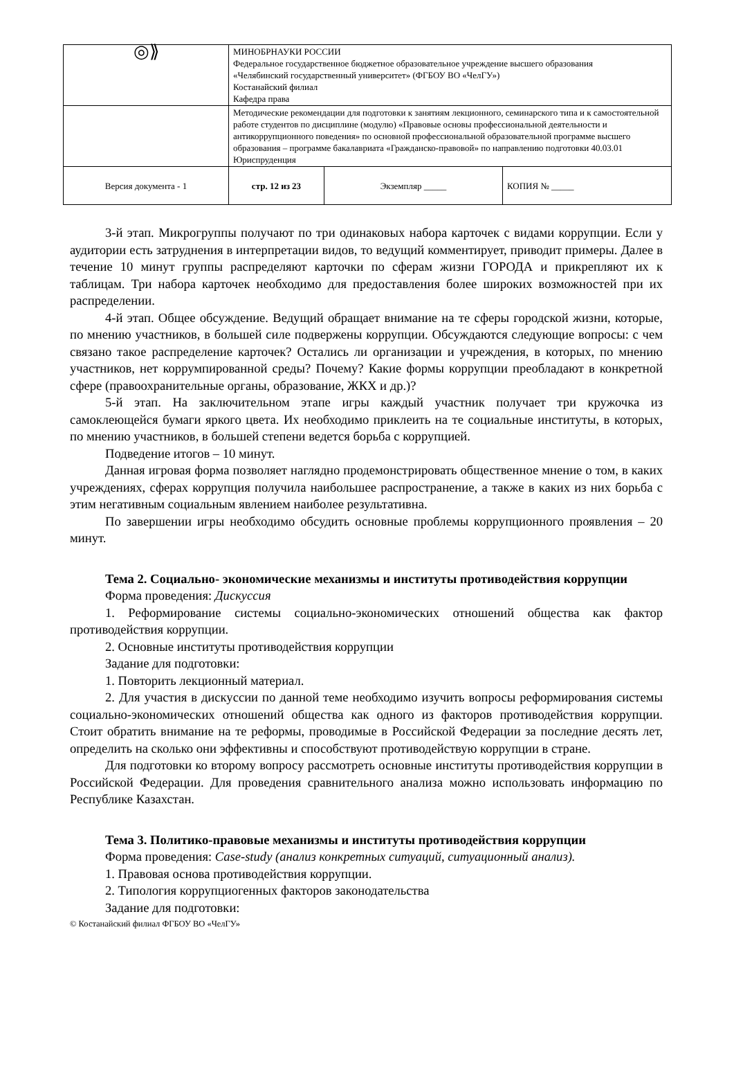| ◎⟫ | МИНОБРНАУКИ РОССИИ Федеральное государственное бюджетное образовательное учреждение высшего образования «Челябинский государственный университет» (ФГБОУ ВО «ЧелГУ») Костанайский филиал Кафедра права | | |
| | Методические рекомендации для подготовки к занятиям лекционного, семинарского типа и к самостоятельной работе студентов по дисциплине (модулю) «Правовые основы профессиональной деятельности и антикоррупционного поведения» по основной профессиональной образовательной программе высшего образования – программе бакалавриата «Гражданско-правовой» по направлению подготовки 40.03.01 Юриспруденция | | |
| Версия документа - 1 | стр. 12 из 23 | Экземпляр _____ | КОПИЯ № _____ |
3-й этап. Микрогруппы получают по три одинаковых набора карточек с видами коррупции. Если у аудитории есть затруднения в интерпретации видов, то ведущий комментирует, приводит примеры. Далее в течение 10 минут группы распределяют карточки по сферам жизни ГОРОДА и прикрепляют их к таблицам. Три набора карточек необходимо для предоставления более широких возможностей при их распределении.
4-й этап. Общее обсуждение. Ведущий обращает внимание на те сферы городской жизни, которые, по мнению участников, в большей силе подвержены коррупции. Обсуждаются следующие вопросы: с чем связано такое распределение карточек? Остались ли организации и учреждения, в которых, по мнению участников, нет коррумпированной среды? Почему? Какие формы коррупции преобладают в конкретной сфере (правоохранительные органы, образование, ЖКХ и др.)?
5-й этап. На заключительном этапе игры каждый участник получает три кружочка из самоклеющейся бумаги яркого цвета. Их необходимо приклеить на те социальные институты, в которых, по мнению участников, в большей степени ведется борьба с коррупцией.
Подведение итогов – 10 минут.
Данная игровая форма позволяет наглядно продемонстрировать общественное мнение о том, в каких учреждениях, сферах коррупция получила наибольшее распространение, а также в каких из них борьба с этим негативным социальным явлением наиболее результативна.
По завершении игры необходимо обсудить основные проблемы коррупционного проявления – 20 минут.
Тема 2. Социально- экономические механизмы и институты противодействия коррупции
Форма проведения: Дискуссия
1. Реформирование системы социально-экономических отношений общества как фактор противодействия коррупции.
2. Основные институты противодействия коррупции
Задание для подготовки:
1. Повторить лекционный материал.
2. Для участия в дискуссии по данной теме необходимо изучить вопросы реформирования системы социально-экономических отношений общества как одного из факторов противодействия коррупции. Стоит обратить внимание на те реформы, проводимые в Российской Федерации за последние десять лет, определить на сколько они эффективны и способствуют противодействую коррупции в стране.
Для подготовки ко второму вопросу рассмотреть основные институты противодействия коррупции в Российской Федерации. Для проведения сравнительного анализа можно использовать информацию по Республике Казахстан.
Тема 3. Политико-правовые механизмы и институты противодействия коррупции
Форма проведения: Case-study (анализ конкретных ситуаций, ситуационный анализ).
1. Правовая основа противодействия коррупции.
2. Типология коррупциогенных факторов законодательства
Задание для подготовки:
© Костанайский филиал ФГБОУ ВО «ЧелГУ»